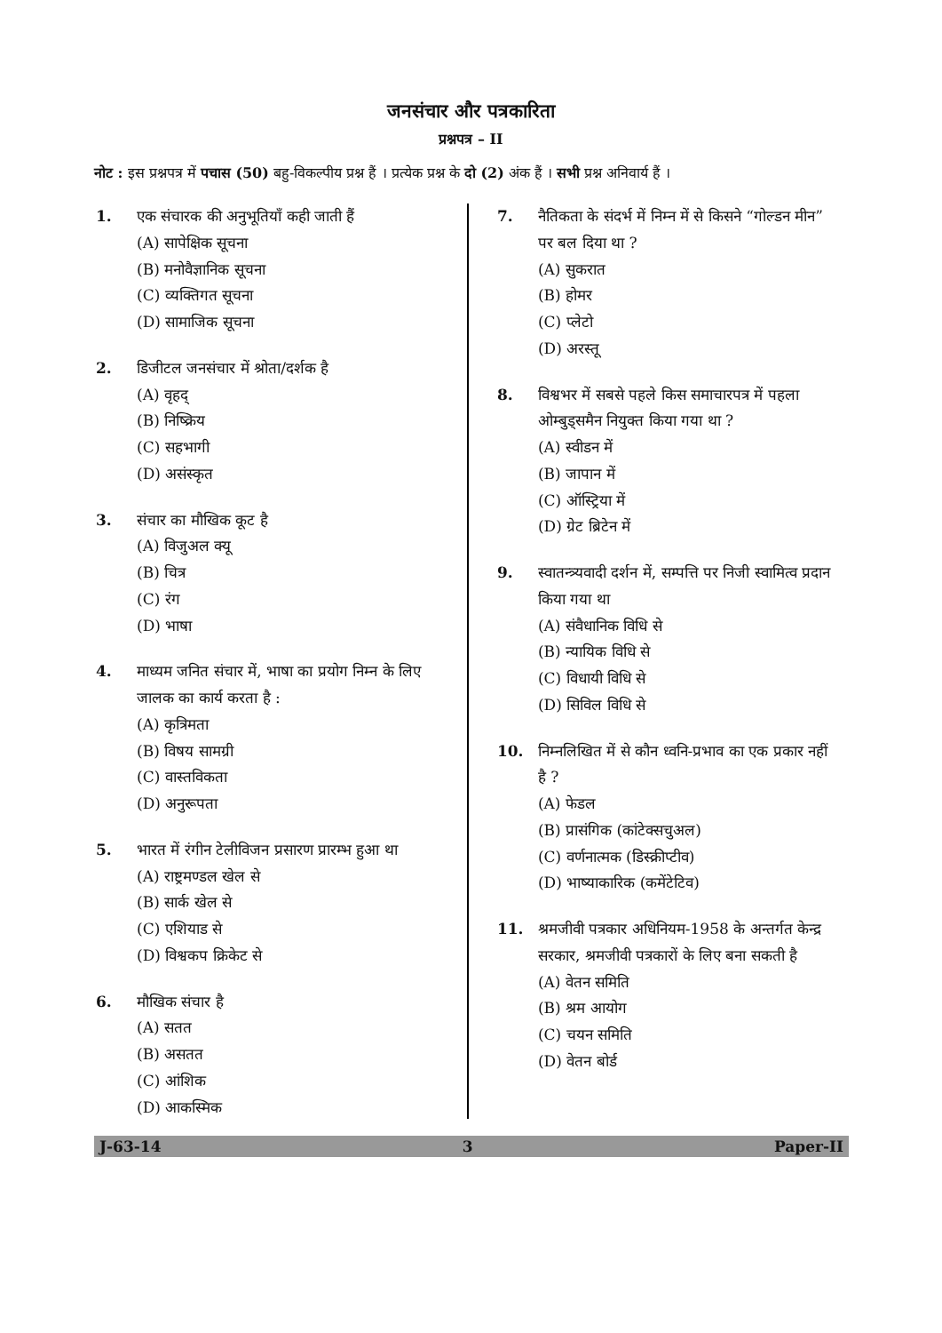जनसंचार और पत्रकारिता
प्रश्नपत्र – II
नोट : इस प्रश्नपत्र में पचास (50) बहु-विकल्पीय प्रश्न हैं । प्रत्येक प्रश्न के दो (2) अंक हैं । सभी प्रश्न अनिवार्य हैं ।
1. एक संचारक की अनुभूतियाँ कही जाती हैं
(A) सापेक्षिक सूचना
(B) मनोवैज्ञानिक सूचना
(C) व्यक्तिगत सूचना
(D) सामाजिक सूचना
2. डिजीटल जनसंचार में श्रोता/दर्शक है
(A) वृहद्
(B) निष्क्रिय
(C) सहभागी
(D) असंस्कृत
3. संचार का मौखिक कूट है
(A) विजुअल क्यू
(B) चित्र
(C) रंग
(D) भाषा
4. माध्यम जनित संचार में, भाषा का प्रयोग निम्न के लिए जालक का कार्य करता है :
(A) कृत्रिमता
(B) विषय सामग्री
(C) वास्तविकता
(D) अनुरूपता
5. भारत में रंगीन टेलीविजन प्रसारण प्रारम्भ हुआ था
(A) राष्ट्रमण्डल खेल से
(B) सार्क खेल से
(C) एशियाड से
(D) विश्वकप क्रिकेट से
6. मौखिक संचार है
(A) सतत
(B) असतत
(C) आंशिक
(D) आकस्मिक
7. नैतिकता के संदर्भ में निम्न में से किसने “गोल्डन मीन” पर बल दिया था ?
(A) सुकरात
(B) होमर
(C) प्लेटो
(D) अरस्तू
8. विश्वभर में सबसे पहले किस समाचारपत्र में पहला ओम्बुड्समैन नियुक्त किया गया था ?
(A) स्वीडन में
(B) जापान में
(C) ऑस्ट्रिया में
(D) ग्रेट ब्रिटेन में
9. स्वातन्त्र्यवादी दर्शन में, सम्पत्ति पर निजी स्वामित्व प्रदान किया गया था
(A) संवैधानिक विधि से
(B) न्यायिक विधि से
(C) विधायी विधि से
(D) सिविल विधि से
10. निम्नलिखित में से कौन ध्वनि-प्रभाव का एक प्रकार नहीं है ?
(A) फेडल
(B) प्रासंगिक (कांटेक्सचुअल)
(C) वर्णनात्मक (डिस्क्रीप्टीव)
(D) भाष्याकारिक (कमेंटेटिव)
11. श्रमजीवी पत्रकार अधिनियम-1958 के अन्तर्गत केन्द्र सरकार, श्रमजीवी पत्रकारों के लिए बना सकती है
(A) वेतन समिति
(B) श्रम आयोग
(C) चयन समिति
(D) वेतन बोर्ड
J-63-14 3 Paper-II